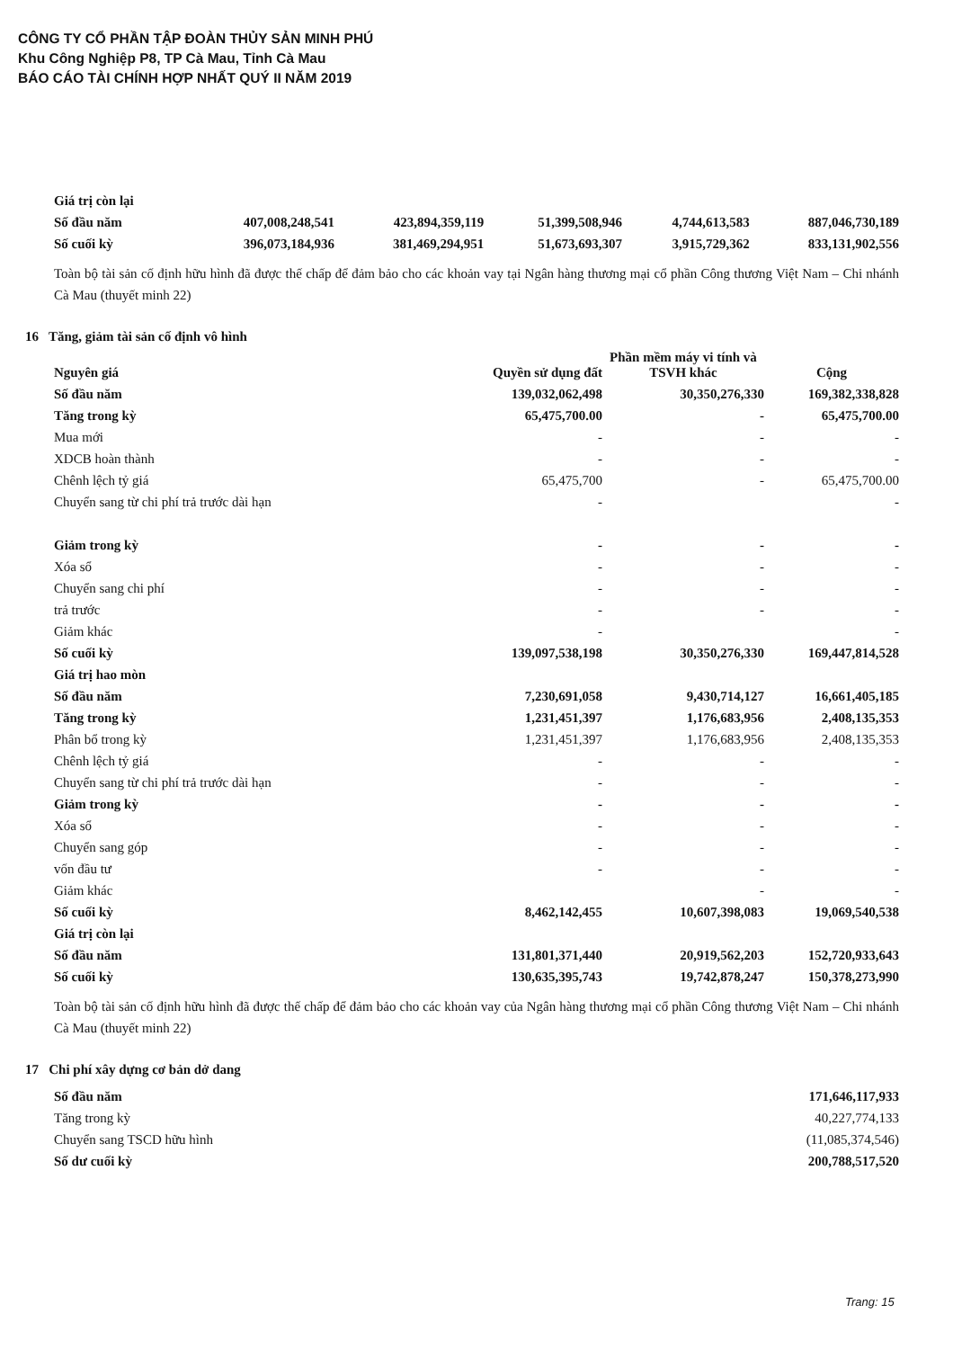CÔNG TY CỔ PHẦN TẬP ĐOÀN THỦY SẢN MINH PHÚ
Khu Công Nghiệp P8, TP Cà Mau, Tỉnh Cà Mau
BÁO CÁO TÀI CHÍNH HỢP NHẤT QUÝ II NĂM 2019
| Giá trị còn lại | | | | | |
| Số đầu năm | 407,008,248,541 | 423,894,359,119 | 51,399,508,946 | 4,744,613,583 | 887,046,730,189 |
| Số cuối kỳ | 396,073,184,936 | 381,469,294,951 | 51,673,693,307 | 3,915,729,362 | 833,131,902,556 |
Toàn bộ tài sản cố định hữu hình đã được thế chấp để đảm bảo cho các khoản vay tại Ngân hàng thương mại cổ phần Công thương Việt Nam – Chi nhánh Cà Mau (thuyết minh 22)
16 Tăng, giảm tài sản cố định vô hình
| Nguyên giá | Quyền sử dụng đất | Phần mềm máy vi tính và TSVH khác | Cộng |
| --- | --- | --- | --- |
| Số đầu năm | 139,032,062,498 | 30,350,276,330 | 169,382,338,828 |
| Tăng trong kỳ | 65,475,700.00 | - | 65,475,700.00 |
| Mua mới | - | - | - |
| XDCB hoàn thành | - | - | - |
| Chênh lệch tỷ giá | 65,475,700 | - | 65,475,700.00 |
| Chuyển sang từ chi phí trả trước dài hạn | - | | - |
| Giảm trong kỳ | - | - | - |
| Xóa sổ | - | - | - |
| Chuyển sang chi phí | - | - | - |
| trả trước | - | - | - |
| Giảm khác | - | | - |
| Số cuối kỳ | 139,097,538,198 | 30,350,276,330 | 169,447,814,528 |
| Giá trị hao mòn | | | |
| Số đầu năm | 7,230,691,058 | 9,430,714,127 | 16,661,405,185 |
| Tăng trong kỳ | 1,231,451,397 | 1,176,683,956 | 2,408,135,353 |
| Phân bổ trong kỳ | 1,231,451,397 | 1,176,683,956 | 2,408,135,353 |
| Chênh lệch tỷ giá | - | - | - |
| Chuyển sang từ chi phí trả trước dài hạn | - | - | - |
| Giảm trong kỳ | - | - | - |
| Xóa sổ | - | - | - |
| Chuyển sang góp | - | - | - |
| vốn đầu tư | - | - | - |
| Giảm khác | | - | - |
| Số cuối kỳ | 8,462,142,455 | 10,607,398,083 | 19,069,540,538 |
| Giá trị còn lại | | | |
| Số đầu năm | 131,801,371,440 | 20,919,562,203 | 152,720,933,643 |
| Số cuối kỳ | 130,635,395,743 | 19,742,878,247 | 150,378,273,990 |
Toàn bộ tài sản cố định hữu hình đã được thế chấp để đảm bảo cho các khoản vay của Ngân hàng thương mại cổ phần Công thương Việt Nam – Chi nhánh Cà Mau (thuyết minh 22)
17 Chi phí xây dựng cơ bản dở dang
| Số đầu năm | 171,646,117,933 |
| Tăng trong kỳ | 40,227,774,133 |
| Chuyển sang TSCD hữu hình | (11,085,374,546) |
| Số dư cuối kỳ | 200,788,517,520 |
Trang: 15